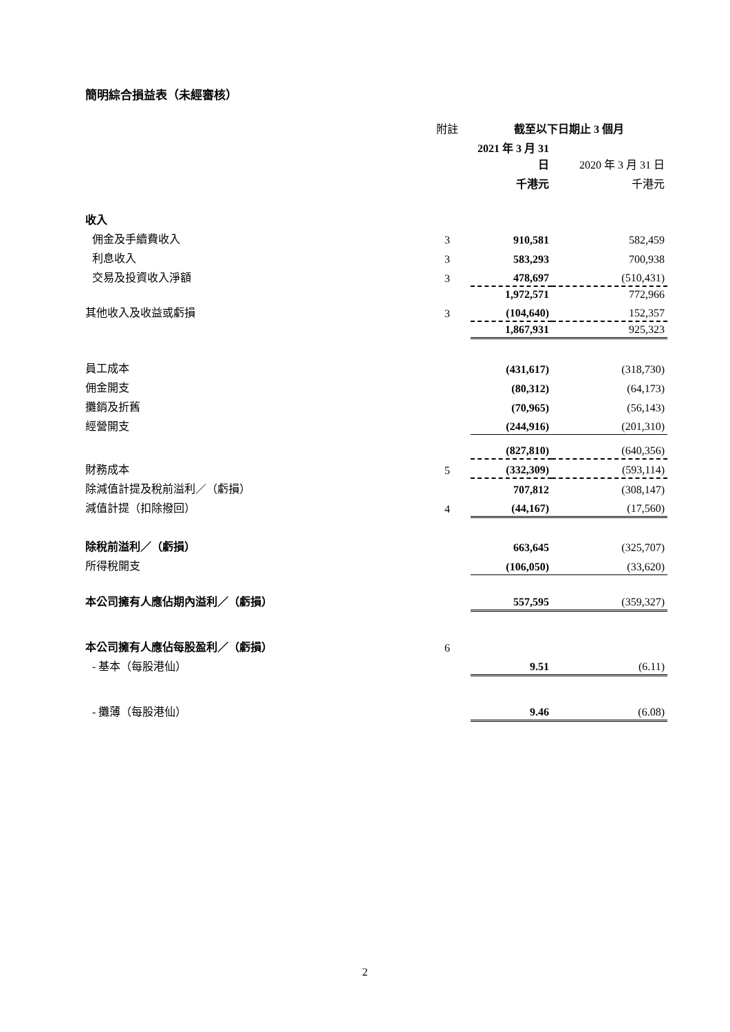簡明綜合損益表（未經審核）
| | 附註 | 截至以下日期止 3 個月 | |
| | | 2021 年 3 月 31 日 | 2020 年 3 月 31 日 |
| | | 千港元 | 千港元 |
| 收入 | | | |
| 佣金及手續費收入 | 3 | 910,581 | 582,459 |
| 利息收入 | 3 | 583,293 | 700,938 |
| 交易及投資收入淨額 | 3 | 478,697 | (510,431) |
| | | 1,972,571 | 772,966 |
| 其他收入及收益或虧損 | 3 | (104,640) | 152,357 |
| | | 1,867,931 | 925,323 |
| 員工成本 | | (431,617) | (318,730) |
| 佣金開支 | | (80,312) | (64,173) |
| 攤銷及折舊 | | (70,965) | (56,143) |
| 經營開支 | | (244,916) | (201,310) |
| | | (827,810) | (640,356) |
| 財務成本 | 5 | (332,309) | (593,114) |
| 除減值計提及稅前溢利／（虧損） | | 707,812 | (308,147) |
| 減值計提（扣除撥回） | 4 | (44,167) | (17,560) |
| 除稅前溢利／（虧損） | | 663,645 | (325,707) |
| 所得稅開支 | | (106,050) | (33,620) |
| 本公司擁有人應佔期內溢利／（虧損） | | 557,595 | (359,327) |
| 本公司擁有人應佔每股盈利／（虧損） | 6 | | |
| - 基本（每股港仙） | | 9.51 | (6.11) |
| - 攤薄（每股港仙） | | 9.46 | (6.08) |
2